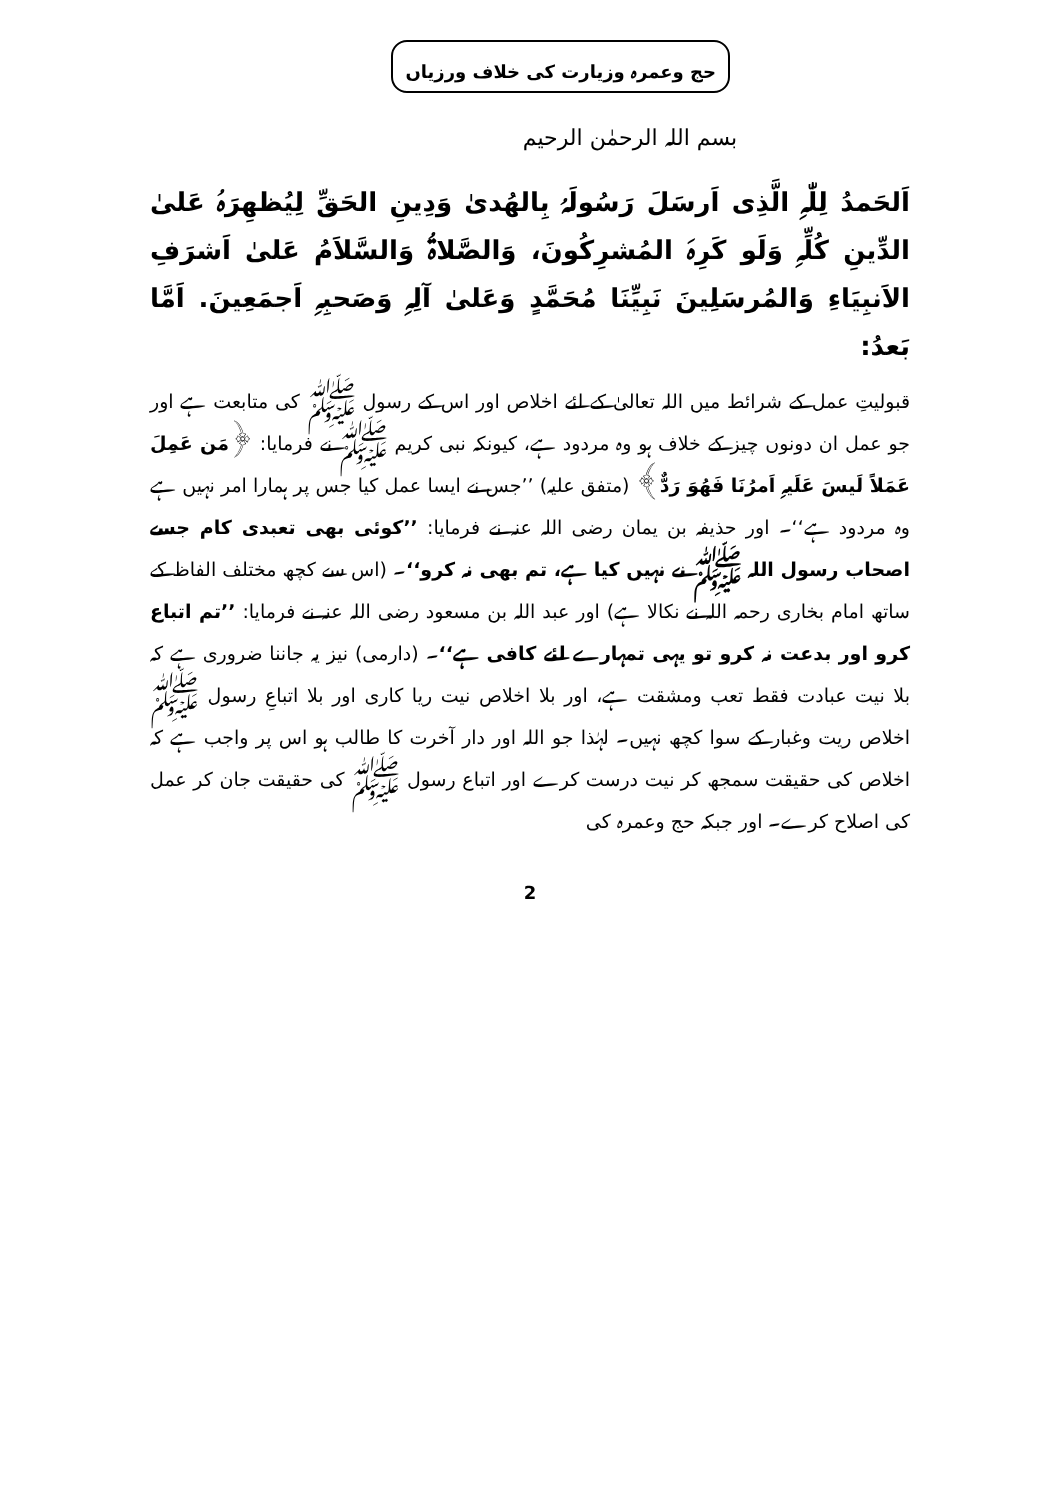حج وعمرہ وزیارت کی خلاف ورزیاں
بسم اللہ الرحمٰن الرحیم
اَلحَمدُ لِلّٰہِ الَّذِی اَرسَلَ رَسُولَہُ بِالھُدیٰ وَدِینِ الحَقِّ لِیُظھِرَہُ عَلیٰ الدِّینِ کُلِّہِ وَلَو کَرِہَ المُشرِکُونَ، وَالصَّلاۃُ وَالسَّلاَمُ عَلیٰ اَشرَفِ الاَنبِیَاءِ وَالمُرسَلِینَ نَبِیِّنَا مُحَمَّدٍ وَعَلیٰ آلِہِ وَصَحبِہِ اَجمَعِینَ. اَمَّا بَعدُ:
قبولیتِ عمل کے شرائط میں اللہ تعالیٰ کے لئے اخلاص اور اس کے رسول ﷺ کی متابعت ہے اور جو عمل ان دونوں چیز کے خلاف ہو وہ مردود ہے، کیونکہ نبی کریم ﷺ نے فرمایا: ﴿مَن عَمِلَ عَمَلاً لَیسَ عَلَیہِ اَمرُنَا فَھُوَ رَدٌّ﴾ (متفق علیہ) ’’جس نے ایسا عمل کیا جس پر ہمارا امر نہیں ہے وہ مردود ہے‘‘۔ اور حذیفہ بن یمان رضی اللہ عنہ نے فرمایا: ’’کوئی بھی تعبدی کام جسے اصحاب رسول اللہ ﷺ نے نہیں کیا ہے، تم بھی نہ کرو‘‘۔ (اس سے کچھ مختلف الفاظ کے ساتھ امام بخاری رحمہ اللہ نے نکالا ہے) اور عبد اللہ بن مسعود رضی اللہ عنہ نے فرمایا: ’’تم اتباع کرو اور بدعت نہ کرو تو یہی تمہارے لئے کافی ہے‘‘۔ (دارمی) نیز یہ جاننا ضروری ہے کہ بلا نیت عبادت فقط تعب ومشقت ہے، اور بلا اخلاص نیت ریا کاری اور بلا اتباعِ رسول ﷺ اخلاص ریت وغبار کے سوا کچھ نہیں۔ لہٰذا جو اللہ اور دار آخرت کا طالب ہو اس پر واجب ہے کہ اخلاص کی حقیقت سمجھ کر نیت درست کرے اور اتباع رسول ﷺ کی حقیقت جان کر عمل کی اصلاح کرے۔ اور جبکہ حج وعمرہ کی
2